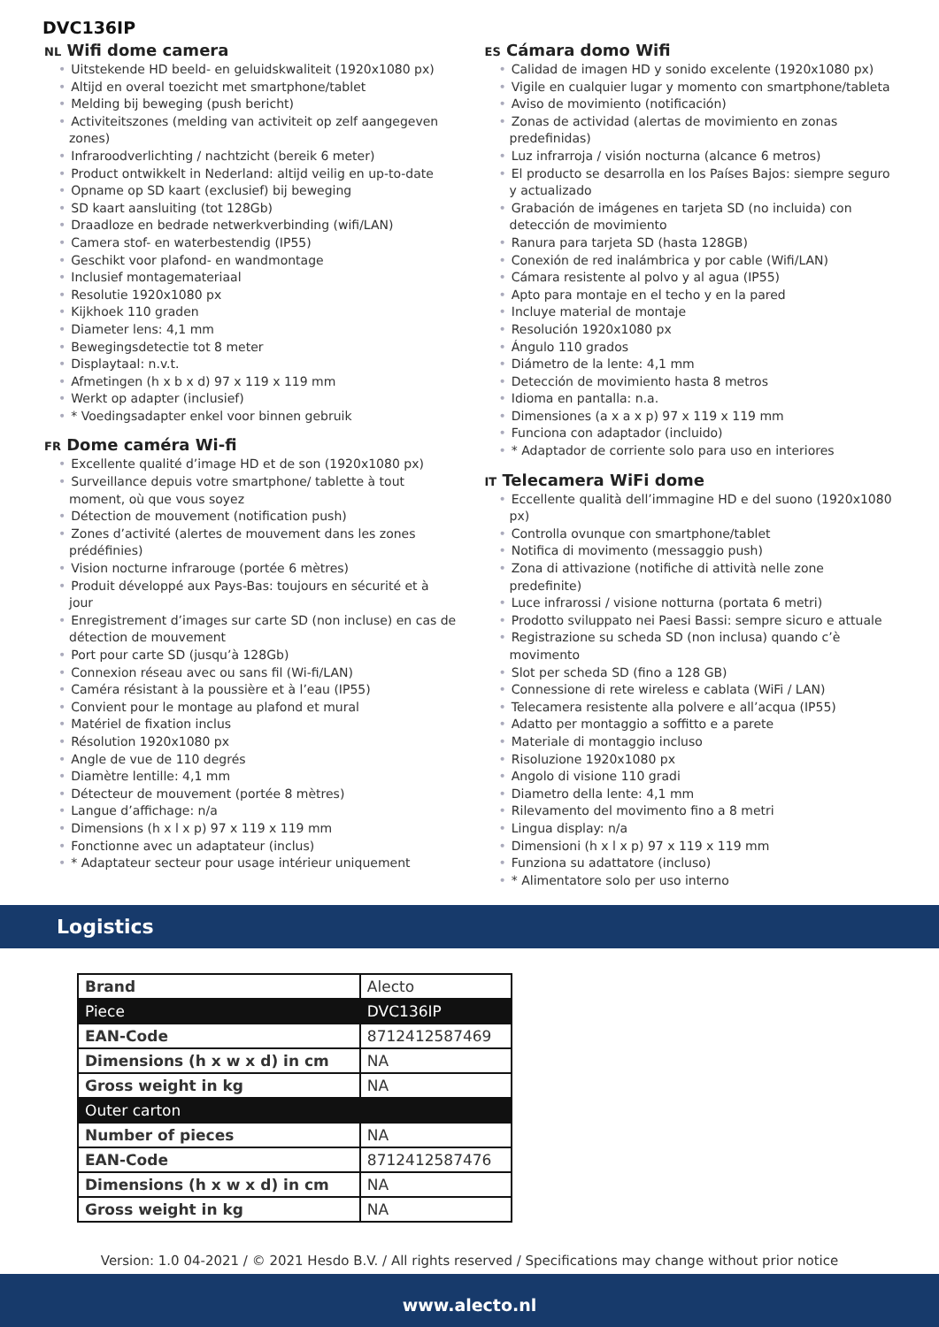DVC136IP
NL Wifi dome camera
• Uitstekende HD beeld- en geluidskwaliteit (1920x1080 px)
• Altijd en overal toezicht met smartphone/tablet
• Melding bij beweging (push bericht)
• Activiteitszones (melding van activiteit op zelf aangegeven zones)
• Infraroodverlichting / nachtzicht (bereik 6 meter)
• Product ontwikkelt in Nederland: altijd veilig en up-to-date
• Opname op SD kaart (exclusief) bij beweging
• SD kaart aansluiting (tot 128Gb)
• Draadloze en bedrade netwerkverbinding (wifi/LAN)
• Camera stof- en waterbestendig (IP55)
• Geschikt voor plafond- en wandmontage
• Inclusief montagemateriaal
• Resolutie 1920x1080 px
• Kijkhoek 110 graden
• Diameter lens: 4,1 mm
• Bewegingsdetectie tot 8 meter
• Displaytaal: n.v.t.
• Afmetingen (h x b x d) 97 x 119 x 119 mm
• Werkt op adapter (inclusief)
• * Voedingsadapter enkel voor binnen gebruik
FR Dome caméra Wi-fi
• Excellente qualité d’image HD et de son (1920x1080 px)
• Surveillance depuis votre smartphone/ tablette à tout moment, où que vous soyez
• Détection de mouvement (notification push)
• Zones d’activité (alertes de mouvement dans les zones prédéfinies)
• Vision nocturne infrarouge (portée 6 mètres)
• Produit développé aux Pays-Bas: toujours en sécurité et à jour
• Enregistrement d’images sur carte SD (non incluse) en cas de détection de mouvement
• Port pour carte SD (jusqu’à 128Gb)
• Connexion réseau avec ou sans fil (Wi-fi/LAN)
• Caméra résistant à la poussière et à l’eau (IP55)
• Convient pour le montage au plafond et mural
• Matériel de fixation inclus
• Résolution 1920x1080 px
• Angle de vue de 110 degrés
• Diamètre lentille: 4,1 mm
• Détecteur de mouvement (portée 8 mètres)
• Langue d’affichage: n/a
• Dimensions (h x l x p) 97 x 119 x 119 mm
• Fonctionne avec un adaptateur (inclus)
• * Adaptateur secteur pour usage intérieur uniquement
ES Cámara domo Wifi
• Calidad de imagen HD y sonido excelente (1920x1080 px)
• Vigile en cualquier lugar y momento con smartphone/tableta
• Aviso de movimiento (notificación)
• Zonas de actividad (alertas de movimiento en zonas predefinidas)
• Luz infrarroja / visión nocturna (alcance 6 metros)
• El producto se desarrolla en los Países Bajos: siempre seguro y actualizado
• Grabación de imágenes en tarjeta SD (no incluida) con detección de movimiento
• Ranura para tarjeta SD (hasta 128GB)
• Conexión de red inalámbrica y por cable (Wifi/LAN)
• Cámara resistente al polvo y al agua (IP55)
• Apto para montaje en el techo y en la pared
• Incluye material de montaje
• Resolución 1920x1080 px
• Ángulo 110 grados
• Diámetro de la lente: 4,1 mm
• Detección de movimiento hasta 8 metros
• Idioma en pantalla: n.a.
• Dimensiones (a x a x p) 97 x 119 x 119 mm
• Funciona con adaptador (incluido)
• * Adaptador de corriente solo para uso en interiores
IT Telecamera WiFi dome
• Eccellente qualità dell’immagine HD e del suono (1920x1080 px)
• Controlla ovunque con smartphone/tablet
• Notifica di movimento (messaggio push)
• Zona di attivazione (notifiche di attività nelle zone predefinite)
• Luce infrarossi / visione notturna (portata 6 metri)
• Prodotto sviluppato nei Paesi Bassi: sempre sicuro e attuale
• Registrazione su scheda SD (non inclusa) quando c’è movimento
• Slot per scheda SD (fino a 128 GB)
• Connessione di rete wireless e cablata (WiFi / LAN)
• Telecamera resistente alla polvere e all’acqua (IP55)
• Adatto per montaggio a soffitto e a parete
• Materiale di montaggio incluso
• Risoluzione 1920x1080 px
• Angolo di visione 110 gradi
• Diametro della lente: 4,1 mm
• Rilevamento del movimento fino a 8 metri
• Lingua display: n/a
• Dimensioni (h x l x p) 97 x 119 x 119 mm
• Funziona su adattatore (incluso)
• * Alimentatore solo per uso interno
Logistics
| Brand | Alecto |
| Piece | DVC136IP |
| EAN-Code | 8712412587469 |
| Dimensions (h x w x d) in cm | NA |
| Gross weight in kg | NA |
| Outer carton | |
| Number of pieces | NA |
| EAN-Code | 8712412587476 |
| Dimensions (h x w x d) in cm | NA |
| Gross weight in kg | NA |
Version: 1.0 04-2021 / © 2021 Hesdo B.V. / All rights reserved / Specifications may change without prior notice
www.alecto.nl